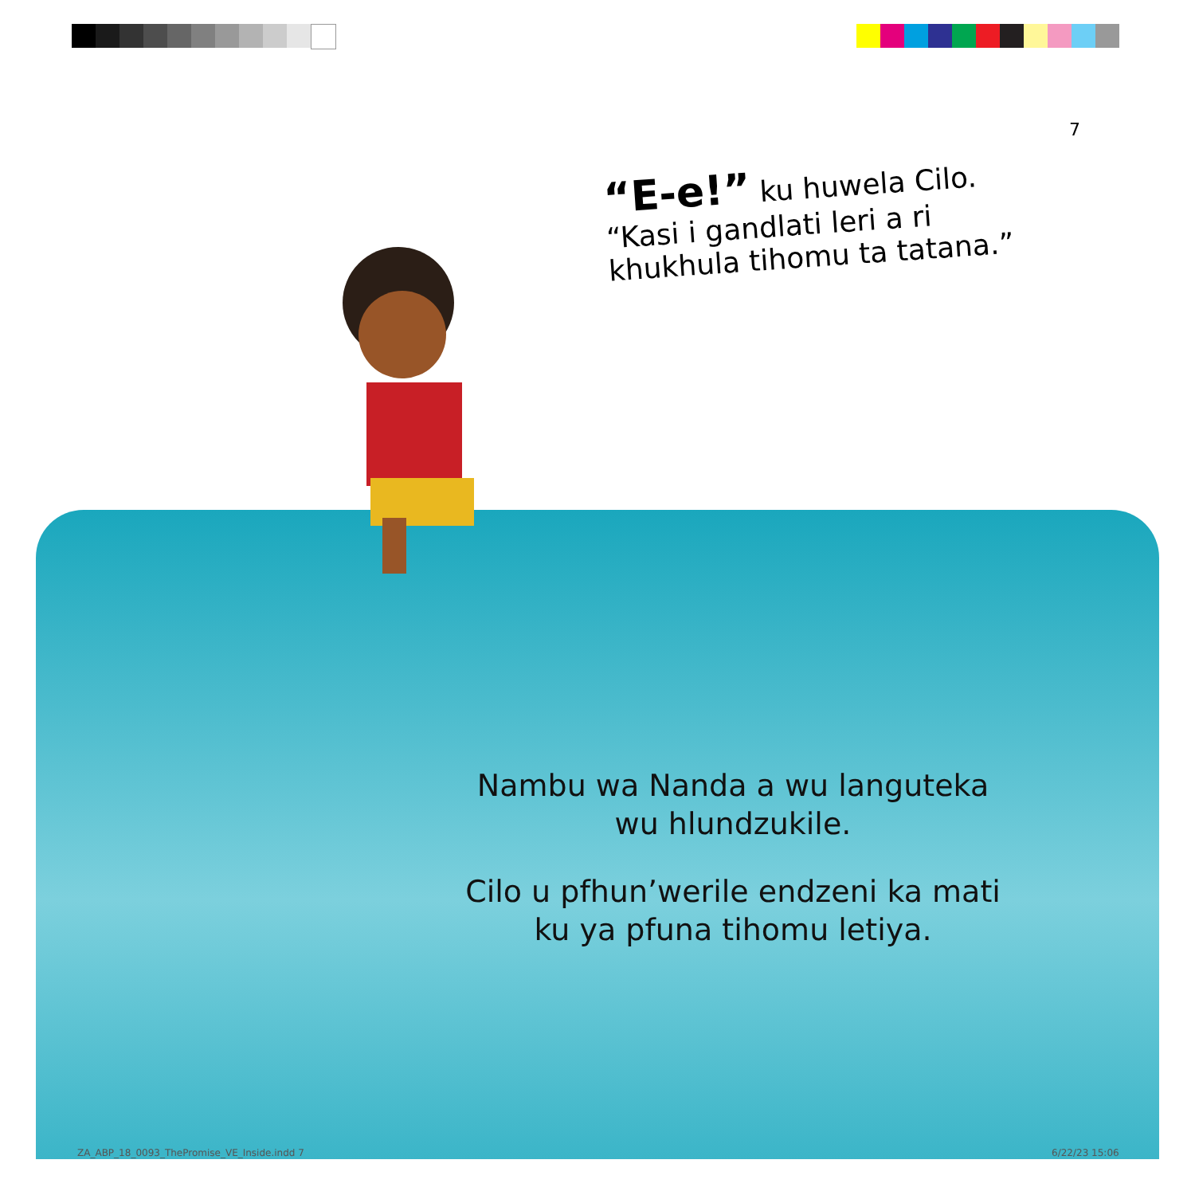7
“E-e!” ku huwela Cilo.
“Kasi i gandlati leri a ri
khukhula tihomu ta tatana.”
Nambu wa Nanda a wu languteka
wu hlundzukile.
Cilo u pfhun’werile endzeni ka mati
ku ya pfuna tihomu letiya.
ZA_ABP_18_0093_ThePromise_VE_Inside.indd 7
6/22/23 15:06